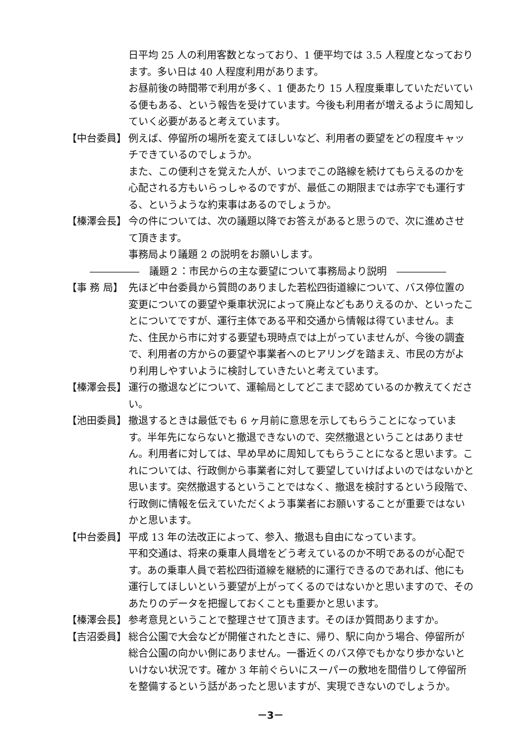日平均 25 人の利用客数となっており、1 便平均では 3.5 人程度となっております。多い日は 40 人程度利用があります。
お昼前後の時間帯で利用が多く、1 便あたり 15 人程度乗車していただいている便もある、という報告を受けています。今後も利用者が増えるように周知していく必要があると考えています。
【中台委員】 例えば、停留所の場所を変えてほしいなど、利用者の要望をどの程度キャッチできているのでしょうか。
また、この便利さを覚えた人が、いつまでこの路線を続けてもらえるのかを心配される方もいらっしゃるのですが、最低この期限までは赤字でも運行する、というような約束事はあるのでしょうか。
【榛澤会長】 今の件については、次の議題以降でお答えがあると思うので、次に進めさせて頂きます。
事務局より議題 2 の説明をお願いします。
―――――　議題２：市民からの主な要望について事務局より説明　―――――
【事 務 局】 先ほど中台委員から質問のありました若松四街道線について、バス停位置の変更についての要望や乗車状況によって廃止などもありえるのか、といったことについてですが、運行主体である平和交通から情報は得ていません。また、住民から市に対する要望も現時点では上がっていませんが、今後の調査で、利用者の方からの要望や事業者へのヒアリングを踏まえ、市民の方がより利用しやすいように検討していきたいと考えています。
【榛澤会長】 運行の撤退などについて、運輸局としてどこまで認めているのか教えてください。
【池田委員】 撤退するときは最低でも 6 ヶ月前に意思を示してもらうことになっています。半年先にならないと撤退できないので、突然撤退ということはありません。利用者に対しては、早め早めに周知してもらうことになると思います。これについては、行政側から事業者に対して要望していけばよいのではないかと思います。突然撤退するということではなく、撤退を検討するという段階で、行政側に情報を伝えていただくよう事業者にお願いすることが重要ではないかと思います。
【中台委員】 平成 13 年の法改正によって、参入、撤退も自由になっています。
平和交通は、将来の乗車人員増をどう考えているのか不明であるのが心配です。あの乗車人員で若松四街道線を継続的に運行できるのであれば、他にも運行してほしいという要望が上がってくるのではないかと思いますので、そのあたりのデータを把握しておくことも重要かと思います。
【榛澤会長】 参考意見ということで整理させて頂きます。そのほか質問ありますか。
【吉沼委員】 総合公園で大会などが開催されたときに、帰り、駅に向かう場合、停留所が総合公園の向かい側にありません。一番近くのバス停でもかなり歩かないといけない状況です。確か 3 年前ぐらいにスーパーの敷地を間借りして停留所を整備するという話があったと思いますが、実現できないのでしょうか。
－3－